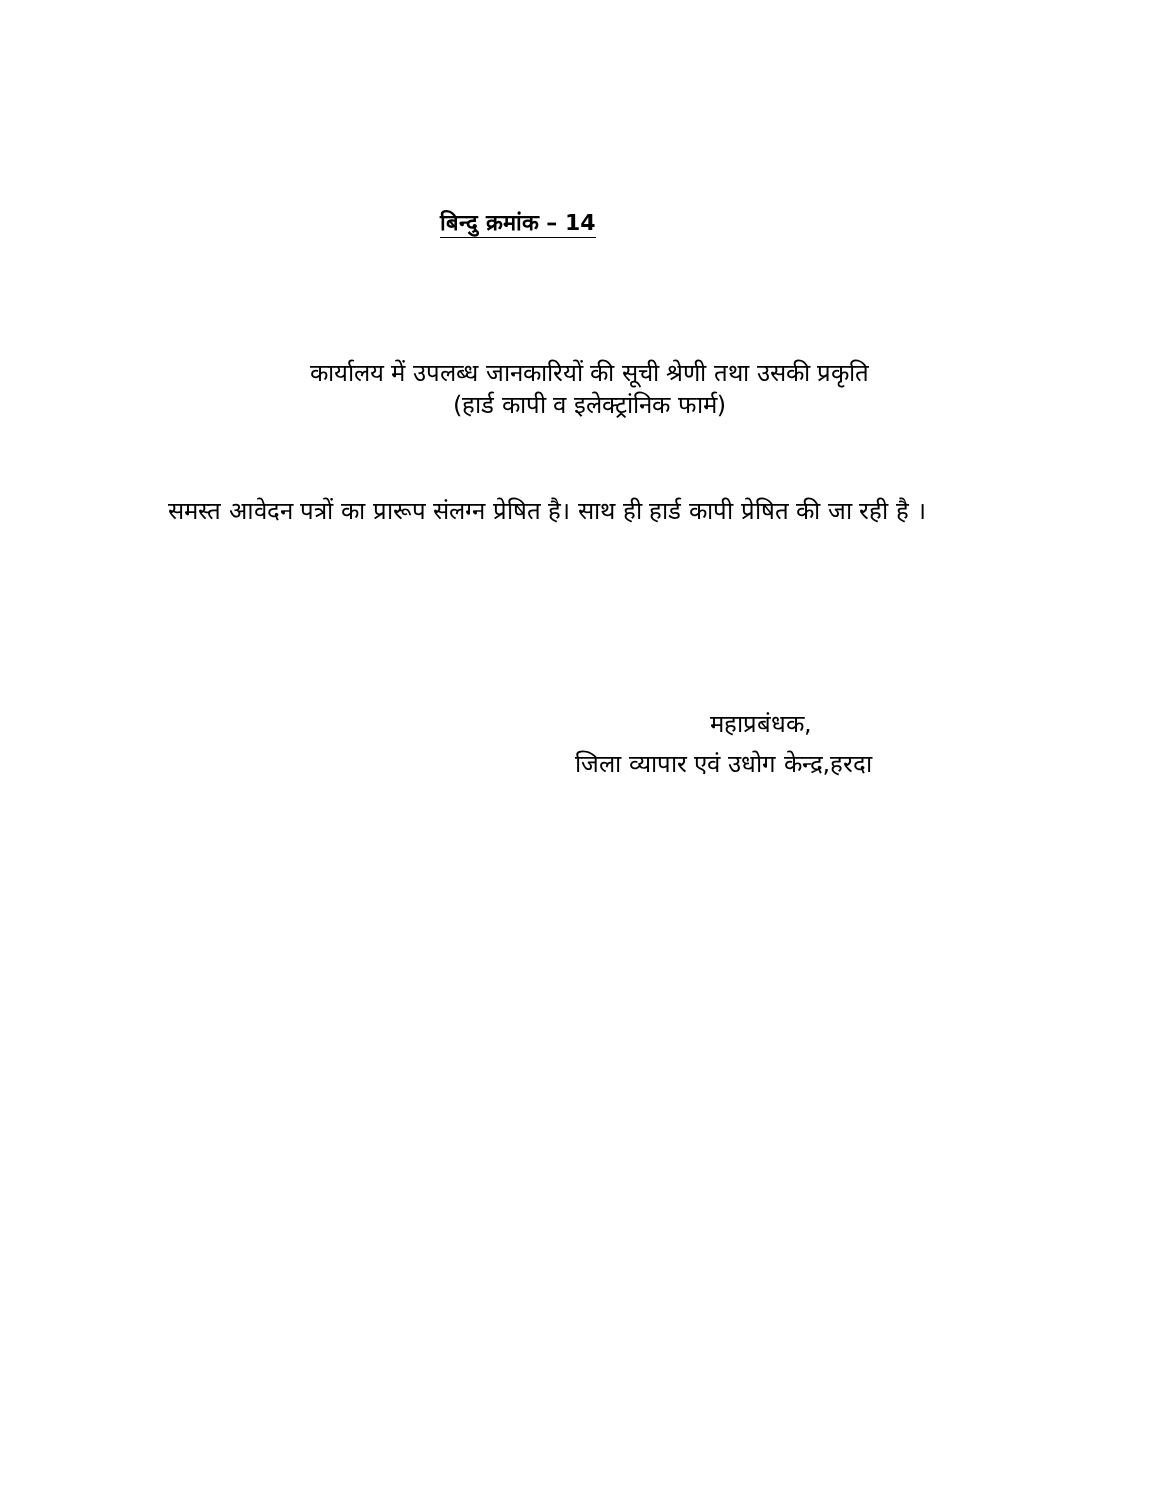बिन्दु क्रमांक – 14
कार्यालय में उपलब्ध जानकारियों की सूची श्रेणी तथा उसकी प्रकृति
(हार्ड कापी व इलेक्ट्रांनिक फार्म)
समस्त आवेदन पत्रों का प्रारूप संलग्न प्रेषित है। साथ ही हार्ड कापी प्रेषित की जा रही है ।
महाप्रबंधक,
जिला व्यापार एवं उधोग केन्द्र,हरदा